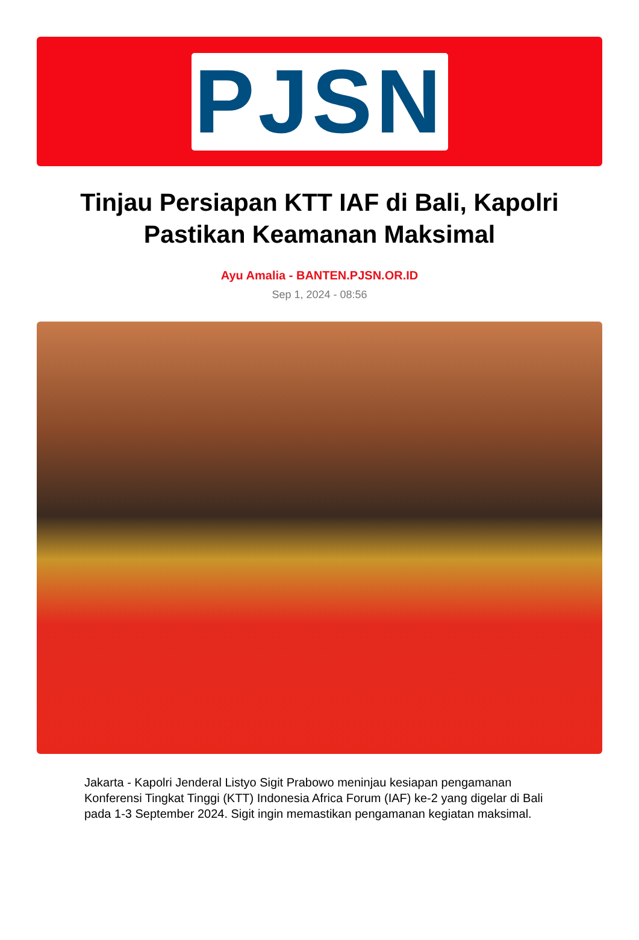PJSN
Tinjau Persiapan KTT IAF di Bali, Kapolri Pastikan Keamanan Maksimal
Ayu Amalia - BANTEN.PJSN.OR.ID
Sep 1, 2024 - 08:56
Jakarta - Kapolri Jenderal Listyo Sigit Prabowo meninjau kesiapan pengamanan Konferensi Tingkat Tinggi (KTT) Indonesia Africa Forum (IAF) ke-2 yang digelar di Bali pada 1-3 September 2024. Sigit ingin memastikan pengamanan kegiatan maksimal.